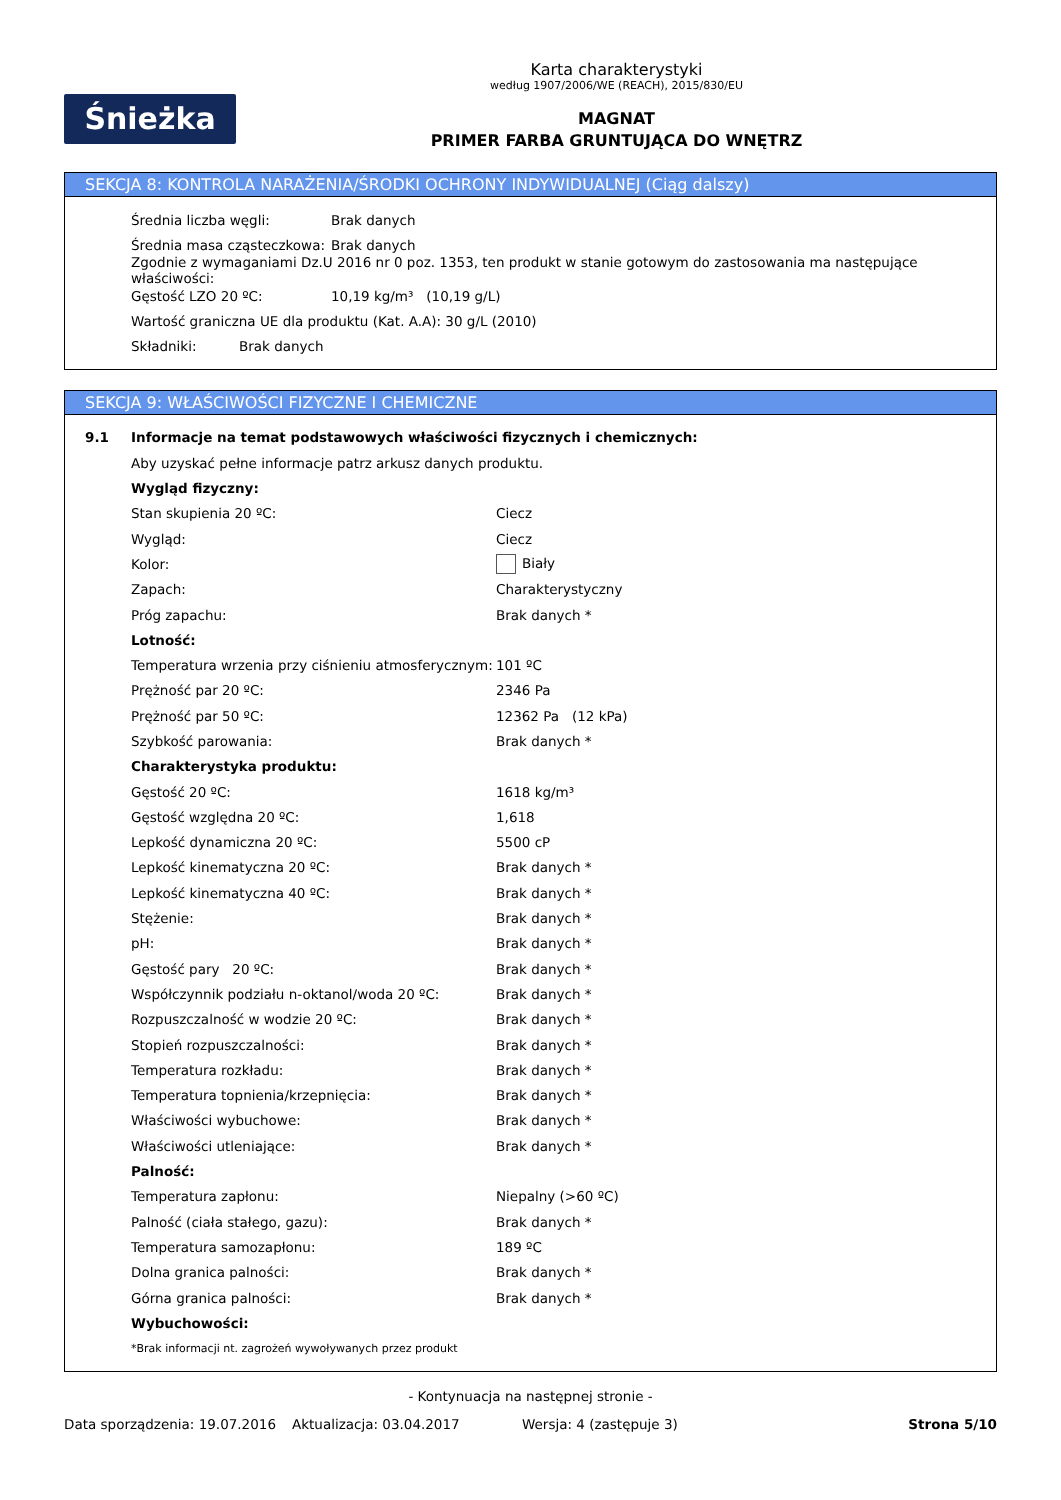Śnieżka
Karta charakterystyki
według 1907/2006/WE (REACH), 2015/830/EU
MAGNAT
PRIMER FARBA GRUNTUJĄCA DO WNĘTRZ
SEKCJA 8: KONTROLA NARAŻENIA/ŚRODKI OCHRONY INDYWIDUALNEJ (Ciąg dalszy)
Średnia liczba węgli: Brak danych
Średnia masa cząsteczkowa: Brak danych
Zgodnie z wymaganiami Dz.U 2016 nr 0 poz. 1353, ten produkt w stanie gotowym do zastosowania ma następujące właściwości:
Gęstość LZO 20 ºC: 10,19 kg/m³ (10,19 g/L)
Wartość graniczna UE dla produktu (Kat. A.A): 30 g/L (2010)
Składniki: Brak danych
SEKCJA 9: WŁAŚCIWOŚCI FIZYCZNE I CHEMICZNE
9.1 Informacje na temat podstawowych właściwości fizycznych i chemicznych:
Aby uzyskać pełne informacje patrz arkusz danych produktu.
Wygląd fizyczny:
Stan skupienia 20 ºC: Ciecz
Wygląd: Ciecz
Kolor: Biały
Zapach: Charakterystyczny
Próg zapachu: Brak danych *
Lotność:
Temperatura wrzenia przy ciśnieniu atmosferycznym: 101 ºC
Prężność par 20 ºC: 2346 Pa
Prężność par 50 ºC: 12362 Pa (12 kPa)
Szybkość parowania: Brak danych *
Charakterystyka produktu:
Gęstość 20 ºC: 1618 kg/m³
Gęstość względna 20 ºC: 1,618
Lepkość dynamiczna 20 ºC: 5500 cP
Lepkość kinematyczna 20 ºC: Brak danych *
Lepkość kinematyczna 40 ºC: Brak danych *
Stężenie: Brak danych *
pH: Brak danych *
Gęstość pary 20 ºC: Brak danych *
Współczynnik podziału n-oktanol/woda 20 ºC: Brak danych *
Rozpuszczalność w wodzie 20 ºC: Brak danych *
Stopień rozpuszczalności: Brak danych *
Temperatura rozkładu: Brak danych *
Temperatura topnienia/krzepnięcia: Brak danych *
Właściwości wybuchowe: Brak danych *
Właściwości utleniające: Brak danych *
Palność:
Temperatura zapłonu: Niepalny (>60 ºC)
Palność (ciała stałego, gazu): Brak danych *
Temperatura samozapłonu: 189 ºC
Dolna granica palności: Brak danych *
Górna granica palności: Brak danych *
Wybuchowości:
*Brak informacji nt. zagrożeń wywoływanych przez produkt
- Kontynuacja na następnej stronie -
Data sporządzenia: 19.07.2016 Aktualizacja: 03.04.2017 Wersja: 4 (zastępuje 3) Strona 5/10